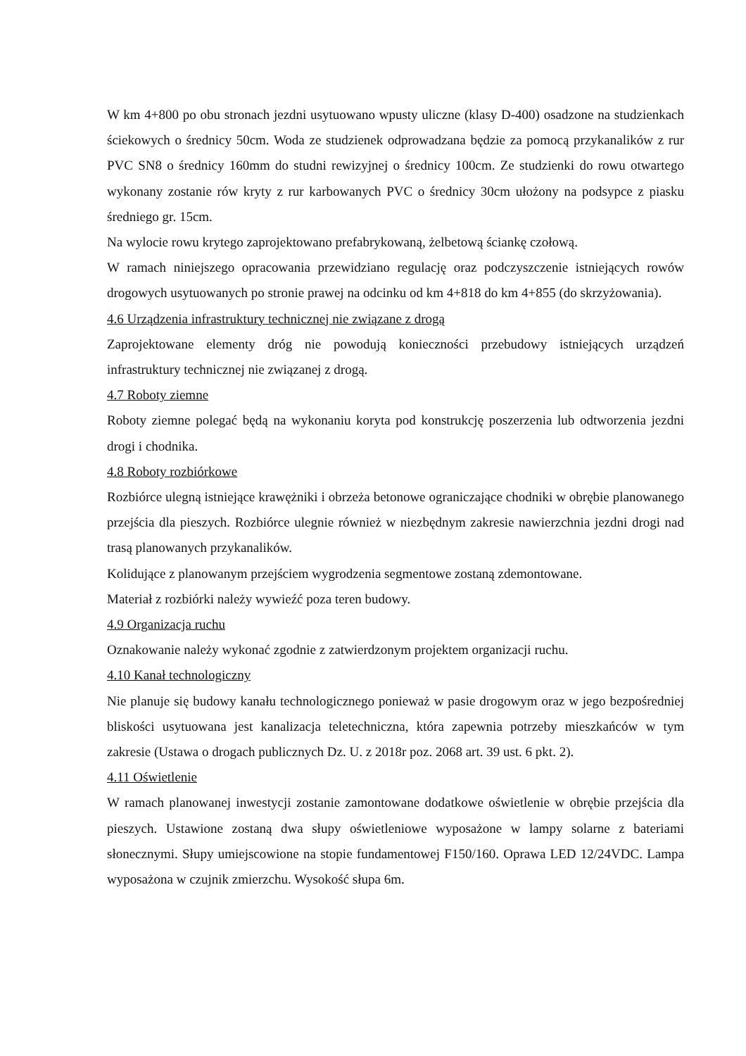W km 4+800 po obu stronach jezdni usytuowano wpusty uliczne (klasy D-400) osadzone na studzienkach ściekowych o średnicy 50cm. Woda ze studzienek odprowadzana będzie za pomocą przykanalików z rur PVC SN8 o średnicy 160mm do studni rewizyjnej o średnicy 100cm. Ze studzienki do rowu otwartego wykonany zostanie rów kryty z rur karbowanych PVC o średnicy 30cm ułożony na podsypce z piasku średniego gr. 15cm.
Na wylocie rowu krytego zaprojektowano prefabrykowaną, żelbetową ściankę czołową.
W ramach niniejszego opracowania przewidziano regulację oraz podczyszczenie istniejących rowów drogowych usytuowanych po stronie prawej na odcinku od km 4+818 do km 4+855 (do skrzyżowania).
4.6 Urządzenia infrastruktury technicznej nie związane z drogą
Zaprojektowane elementy dróg nie powodują konieczności przebudowy istniejących urządzeń infrastruktury technicznej nie związanej z drogą.
4.7 Roboty ziemne
Roboty ziemne polegać będą na wykonaniu koryta pod konstrukcję poszerzenia lub odtworzenia jezdni drogi i chodnika.
4.8 Roboty rozbiórkowe
Rozbiórce ulegną istniejące krawężniki i obrzeża betonowe ograniczające chodniki w obrębie planowanego przejścia dla pieszych. Rozbiórce ulegnie również w niezbędnym zakresie nawierzchnia jezdni drogi nad trasą planowanych przykanalików.
Kolidujące z planowanym przejściem wygrodzenia segmentowe zostaną zdemontowane.
Materiał z rozbiórki należy wywieźć poza teren budowy.
4.9 Organizacja ruchu
Oznakowanie należy wykonać zgodnie z zatwierdzonym projektem organizacji ruchu.
4.10 Kanał technologiczny
Nie planuje się budowy kanału technologicznego ponieważ w pasie drogowym oraz w jego bezpośredniej bliskości usytuowana jest kanalizacja teletechniczna, która zapewnia potrzeby mieszkańców w tym zakresie (Ustawa o drogach publicznych Dz. U. z 2018r poz. 2068 art. 39 ust. 6 pkt. 2).
4.11 Oświetlenie
W ramach planowanej inwestycji zostanie zamontowane dodatkowe oświetlenie w obrębie przejścia dla pieszych. Ustawione zostaną dwa słupy oświetleniowe wyposażone w lampy solarne z bateriami słonecznymi. Słupy umiejscowione na stopie fundamentowej F150/160. Oprawa LED 12/24VDC. Lampa wyposażona w czujnik zmierzchu. Wysokość słupa 6m.